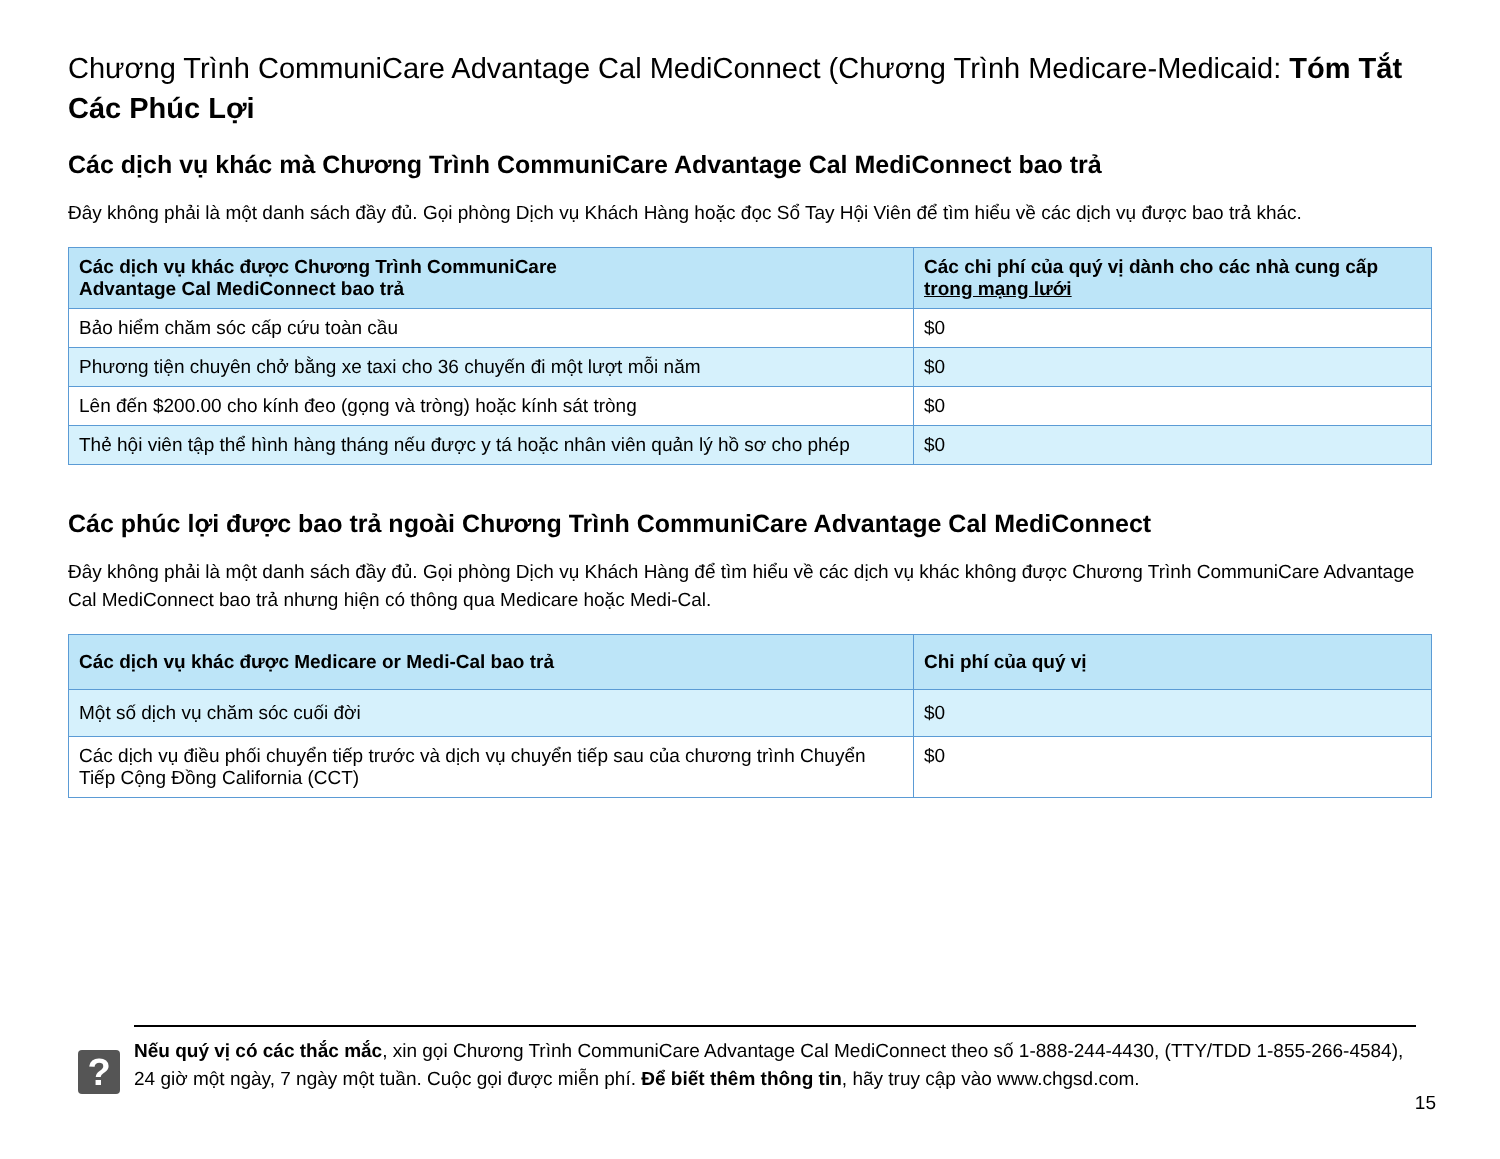Chương Trình CommuniCare Advantage Cal MediConnect (Chương Trình Medicare-Medicaid: Tóm Tắt Các Phúc Lợi
Các dịch vụ khác mà Chương Trình CommuniCare Advantage Cal MediConnect bao trả
Đây không phải là một danh sách đầy đủ. Gọi phòng Dịch vụ Khách Hàng hoặc đọc Sổ Tay Hội Viên để tìm hiểu về các dịch vụ được bao trả khác.
| Các dịch vụ khác được Chương Trình CommuniCare Advantage Cal MediConnect bao trả | Các chi phí của quý vị dành cho các nhà cung cấp trong mạng lưới |
| --- | --- |
| Bảo hiểm chăm sóc cấp cứu toàn cầu | $0 |
| Phương tiện chuyên chở bằng xe taxi cho 36 chuyến đi một lượt mỗi năm | $0 |
| Lên đến $200.00 cho kính đeo (gọng và tròng) hoặc kính sát tròng | $0 |
| Thẻ hội viên tập thể hình hàng tháng nếu được y tá hoặc nhân viên quản lý hồ sơ cho phép | $0 |
Các phúc lợi được bao trả ngoài Chương Trình CommuniCare Advantage Cal MediConnect
Đây không phải là một danh sách đầy đủ. Gọi phòng Dịch vụ Khách Hàng để tìm hiểu về các dịch vụ khác không được Chương Trình CommuniCare Advantage Cal MediConnect bao trả nhưng hiện có thông qua Medicare hoặc Medi-Cal.
| Các dịch vụ khác được Medicare or Medi-Cal bao trả | Chi phí của quý vị |
| --- | --- |
| Một số dịch vụ chăm sóc cuối đời | $0 |
| Các dịch vụ điều phối chuyển tiếp trước và dịch vụ chuyển tiếp sau của chương trình Chuyển Tiếp Cộng Đồng California (CCT) | $0 |
?
Nếu quý vị có các thắc mắc, xin gọi Chương Trình CommuniCare Advantage Cal MediConnect theo số 1-888-244-4430, (TTY/TDD 1-855-266-4584), 24 giờ một ngày, 7 ngày một tuần. Cuộc gọi được miễn phí. Để biết thêm thông tin, hãy truy cập vào www.chgsd.com.
15